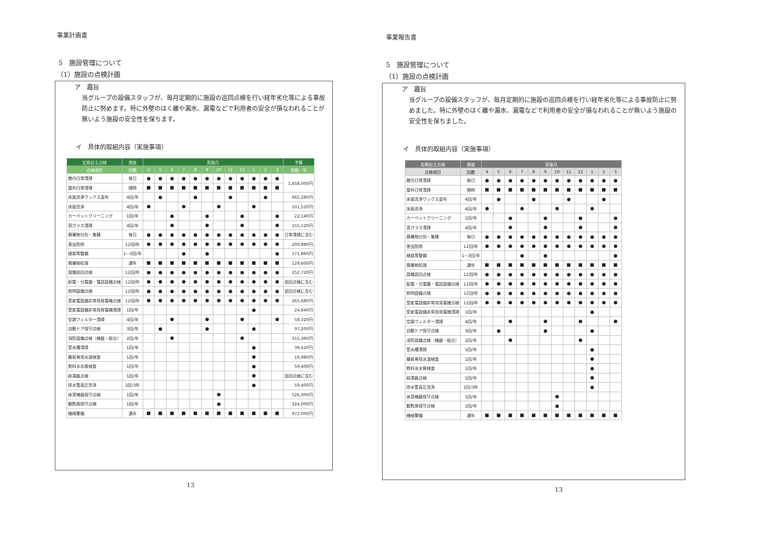事業計画書
5　施設管理について
（1）施設の点検計画
ア　趣旨
当グループの設備スタッフが、毎月定期的に施設の巡回点検を行い経年劣化等による事故防止に努めます。特に外壁のはく離や漏水、漏電などで利用者の安全が損なわれることが無いよう施設の安全性を保ちます。
イ　具体的取組内容（実施事項）
| 定期自主点検 | 頻度 | 実施月 | | | | | | | | | | | | 予算 |
| --- | --- | --- | --- | --- | --- | --- | --- | --- | --- | --- | --- | --- | --- | --- |
| 点検項目 | 回数 | 4 | 5 | 6 | 7 | 8 | 9 | 10 | 11 | 12 | 1 | 2 | 3 | 金額／年 |
| 館内日常清掃 | 毎日 | ● | ● | ● | ● | ● | ● | ● | ● | ● | ● | ● | ● | 1,458,000円 |
| 屋外日常清掃 | 随時 | ■ | ■ | ■ | ■ | ■ | ■ | ■ | ■ | ■ | ■ | ■ | ■ | |
| 床面洗浄ワックス塗布 | 4回/年 | | ● | | | ● | | | ● | | | ● | | 665,280円 |
| 床面洗浄 | 4回/年 | ● | | | ● | | | ● | | | ● | | | 101,520円 |
| カーペットクリーニング | 1回/年 | | | ● | | | ● | | | ● | | | ● | 22,140円 |
| 窓ガラス清掃 | 4回/年 | | | ● | | | ● | | | ● | | | ● | 155,520円 |
| 廃棄物分別・集積 | 毎日 | ● | ● | ● | ● | ● | ● | ● | ● | ● | ● | ● | ● | 日常清掃に含む |
| 害虫防除 | 12回/年 | ● | ● | ● | ● | ● | ● | ● | ● | ● | ● | ● | ● | 200,880円 |
| 植栽等整備 | 1~3回/年 | | | | ● | | ● | | | | | | ● | 571,860円 |
| 廃棄物処理 | 通年 | ■ | ■ | ■ | ■ | ■ | ■ | ■ | ■ | ■ | ■ | ■ | ■ | 129,600円 |
| 設備巡回点検 | 12回/年 | ● | ● | ● | ● | ● | ● | ● | ● | ● | ● | ● | ● | 252,720円 |
| 配電・分電盤・電話設備点検 | 12回/年 | ● | ● | ● | ● | ● | ● | ● | ● | ● | ● | ● | ● | 巡回点検に含む |
| 照明設備点検 | 12回/年 | ● | ● | ● | ● | ● | ● | ● | ● | ● | ● | ● | ● | 巡回点検に含む |
| 受変電設備非常用発電機点検 | 12回/年 | ● | ● | ● | ● | ● | ● | ● | ● | ● | ● | ● | ● | 265,680円 |
| 受変電設備非常用発電機清掃 | 1回/年 | | | | | | | | | | ● | | | 24,840円 |
| 空調フィルター清掃 | 4回/年 | | | ● | | | ● | | | ● | | | ● | 58,320円 |
| 自動ドア保守点検 | 3回/年 | | ● | | | | ● | | | | ● | | | 97,200円 |
| 消防設備点検（機器・総合） | 2回/年 | | | ● | | | | | | ● | | | | 315,360円 |
| 受水槽清掃 | 1回/年 | | | | | | | | | | ● | | | 39,420円 |
| 簡易専用水道検査 | 1回/年 | | | | | | | | | | ● | | | 19,980円 |
| 飲料水水質検査 | 1回/年 | | | | | | | | | | ● | | | 59,400円 |
| 給湯器点検 | 1回/年 | | | | | | | | | | ● | | | 巡回点検に含む |
| 排水管高圧洗浄 | 1回/3年 | | | | | | | | | | ● | | | 59,400円 |
| 体育機器保守点検 | 1回/年 | | | | | | | ● | | | | | | 526,000円 |
| 観覧席保守点検 | 1回/年 | | | | | | | ● | | | | | | 324,000円 |
| 機械警備 | 通年 | ■ | ■ | ■ | ■ | ■ | ■ | ■ | ■ | ■ | ■ | ■ | ■ | 972,000円 |
13
事業報告書
5　施設管理について
（1）施設の点検計画
ア　趣旨
当グループの設備スタッフが、毎月定期的に施設の巡回点検を行い経年劣化等による事故防止に努めました。特に外壁のはく離や漏水、漏電などで利用者の安全が損なわれることが無いよう施設の安全性を保ちました。
イ　具体的取組内容（実施事項）
| 定期自主点検 | 頻度 | 実施月 | | | | | | | | | | | |
| --- | --- | --- | --- | --- | --- | --- | --- | --- | --- | --- | --- | --- | --- |
| 点検項目 | 回数 | 4 | 5 | 6 | 7 | 8 | 9 | 10 | 11 | 12 | 1 | 2 | 3 |
| 館内日常清掃 | 毎日 | ● | ● | ● | ● | ● | ● | ● | ● | ● | ● | ● | ● |
| 屋外日常清掃 | 随時 | ■ | ■ | ■ | ■ | ■ | ■ | ■ | ■ | ■ | ■ | ■ | ■ |
| 床面洗浄ワックス塗布 | 4回/年 | | ● | | | ● | | | ● | | | ● | |
| 床面洗浄 | 4回/年 | ● | | | ● | | | ● | | | ● | | |
| カーペットクリーニング | 1回/年 | | | ● | | | ● | | | ● | | | ● |
| 窓ガラス清掃 | 4回/年 | | | ● | | | ● | | | ● | | | ● |
| 廃棄物分別・集積 | 毎日 | ● | ● | ● | ● | ● | ● | ● | ● | ● | ● | ● | ● |
| 害虫防除 | 12回/年 | ● | ● | ● | ● | ● | ● | ● | ● | ● | ● | ● | ● |
| 植栽等整備 | 1~3回/年 | | | | ● | | ● | | | | | | ● |
| 廃棄物処理 | 通年 | ■ | ■ | ■ | ■ | ■ | ■ | ■ | ■ | ■ | ■ | ■ | ■ |
| 設備巡回点検 | 12回/年 | ● | ● | ● | ● | ● | ● | ● | ● | ● | ● | ● | ● |
| 配電・分電盤・電話設備点検 | 12回/年 | ● | ● | ● | ● | ● | ● | ● | ● | ● | ● | ● | ● |
| 照明設備点検 | 12回/年 | ● | ● | ● | ● | ● | ● | ● | ● | ● | ● | ● | ● |
| 受変電設備非常用発電機点検 | 12回/年 | ● | ● | ● | ● | ● | ● | ● | ● | ● | ● | ● | ● |
| 受変電設備非常用発電機清掃 | 1回/年 | | | | | | | | | | ● | | |
| 空調フィルター清掃 | 4回/年 | | | ● | | | ● | | | ● | | | ● |
| 自動ドア保守点検 | 3回/年 | | ● | | | | ● | | | | ● | | |
| 消防設備点検（機器・総合） | 2回/年 | | | ● | | | | | | ● | | | |
| 受水槽清掃 | 1回/年 | | | | | | | | | | ● | | |
| 簡易専用水道検査 | 1回/年 | | | | | | | | | | ● | | |
| 飲料水水質検査 | 1回/年 | | | | | | | | | | ● | | |
| 給湯器点検 | 1回/年 | | | | | | | | | | ● | | |
| 排水管高圧洗浄 | 1回/3年 | | | | | | | | | | ● | | |
| 体育機器保守点検 | 1回/年 | | | | | | | ● | | | | | |
| 観覧席保守点検 | 1回/年 | | | | | | | ● | | | | | |
| 機械警備 | 通年 | ■ | ■ | ■ | ■ | ■ | ■ | ■ | ■ | ■ | ■ | ■ | ■ |
13